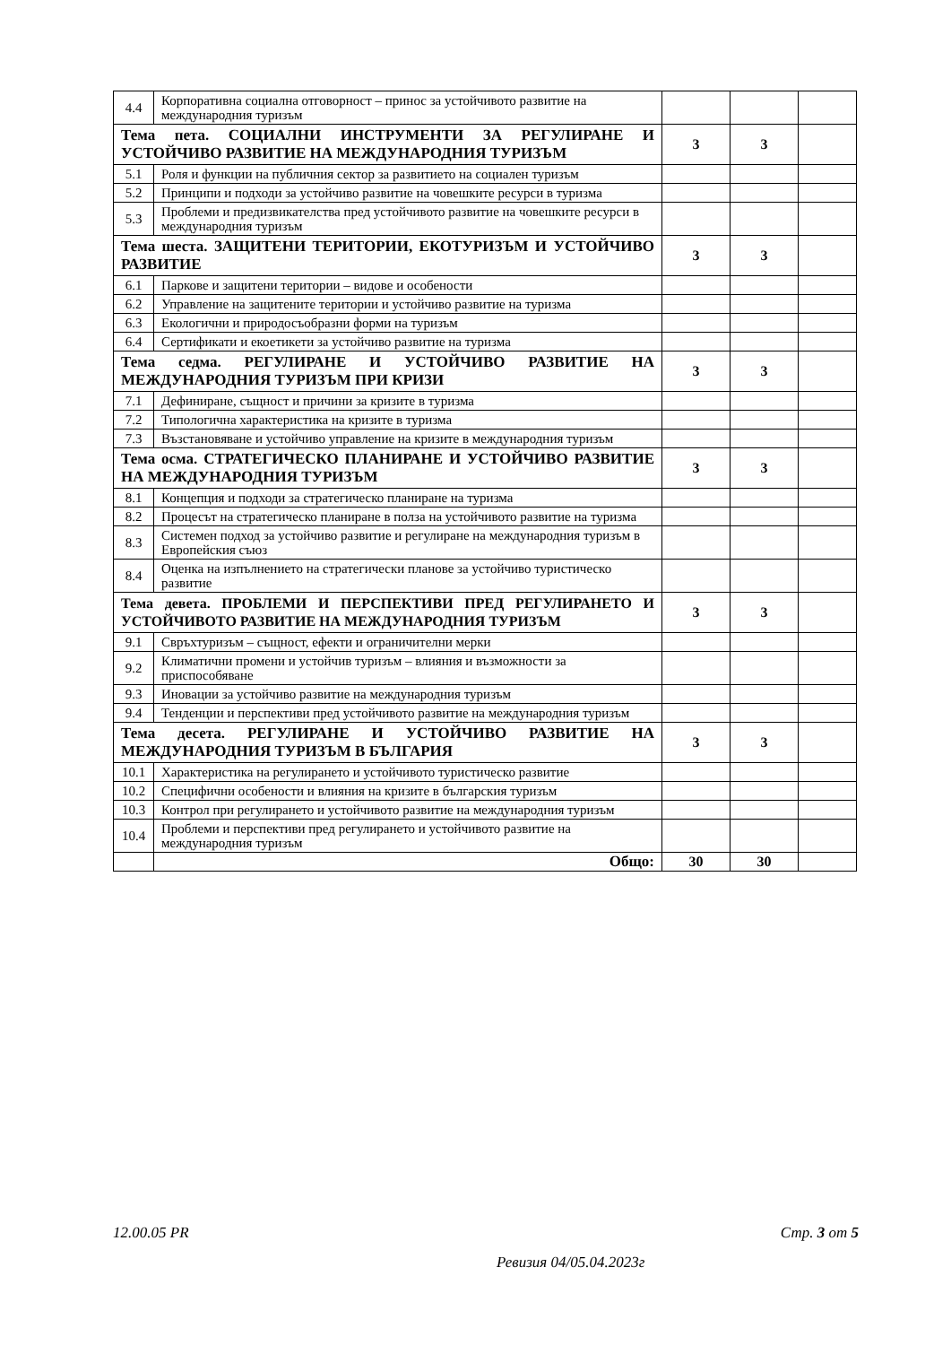| 4.4 | Корпоративна социална отговорност – принос за устойчивото развитие на международния туризъм | | | |
| Тема пета. СОЦИАЛНИ ИНСТРУМЕНТИ ЗА РЕГУЛИРАНЕ И УСТОЙЧИВО РАЗВИТИЕ НА МЕЖДУНАРОДНИЯ ТУРИЗЪМ | | 3 | 3 | |
| 5.1 | Роля и функции на публичния сектор за развитието на социален туризъм | | | |
| 5.2 | Принципи и подходи за устойчиво развитие на човешките ресурси в туризма | | | |
| 5.3 | Проблеми и предизвикателства пред устойчивото развитие на човешките ресурси в международния туризъм | | | |
| Тема шеста. ЗАЩИТЕНИ ТЕРИТОРИИ, ЕКОТУРИЗЪМ И УСТОЙЧИВО РАЗВИТИЕ | | 3 | 3 | |
| 6.1 | Паркове и защитени територии – видове и особености | | | |
| 6.2 | Управление на защитените територии и устойчиво развитие на туризма | | | |
| 6.3 | Екологични и природосъобразни форми на туризъм | | | |
| 6.4 | Сертификати и екоетикети за устойчиво развитие на туризма | | | |
| Тема седма. РЕГУЛИРАНЕ И УСТОЙЧИВО РАЗВИТИЕ НА МЕЖДУНАРОДНИЯ ТУРИЗЪМ ПРИ КРИЗИ | | 3 | 3 | |
| 7.1 | Дефиниране, същност и причини за кризите в туризма | | | |
| 7.2 | Типологична характеристика на кризите в туризма | | | |
| 7.3 | Възстановяване и устойчиво управление на кризите в международния туризъм | | | |
| Тема осма. СТРАТЕГИЧЕСКО ПЛАНИРАНЕ И УСТОЙЧИВО РАЗВИТИЕ НА МЕЖДУНАРОДНИЯ ТУРИЗЪМ | | 3 | 3 | |
| 8.1 | Концепция и подходи за стратегическо планиране на туризма | | | |
| 8.2 | Процесът на стратегическо планиране в полза на устойчивото развитие на туризма | | | |
| 8.3 | Системен подход за устойчиво развитие и регулиране на международния туризъм в Европейския съюз | | | |
| 8.4 | Оценка на изпълнението на стратегически планове за устойчиво туристическо развитие | | | |
| Тема девета. ПРОБЛЕМИ И ПЕРСПЕКТИВИ ПРЕД РЕГУЛИРАНЕТО И УСТОЙЧИВОТО РАЗВИТИЕ НА МЕЖДУНАРОДНИЯ ТУРИЗЪМ | | 3 | 3 | |
| 9.1 | Свръхтуризъм – същност, ефекти и ограничителни мерки | | | |
| 9.2 | Климатични промени и устойчив туризъм – влияния и възможности за приспособяване | | | |
| 9.3 | Иновации за устойчиво развитие на международния туризъм | | | |
| 9.4 | Тенденции и перспективи пред устойчивото развитие на международния туризъм | | | |
| Тема десета. РЕГУЛИРАНЕ И УСТОЙЧИВО РАЗВИТИЕ НА МЕЖДУНАРОДНИЯ ТУРИЗЪМ В БЪЛГАРИЯ | | 3 | 3 | |
| 10.1 | Характеристика на регулирането и устойчивото туристическо развитие | | | |
| 10.2 | Специфични особености и влияния на кризите в българския туризъм | | | |
| 10.3 | Контрол при регулирането и устойчивото развитие на международния туризъм | | | |
| 10.4 | Проблеми и перспективи пред регулирането и устойчивото развитие на международния туризъм | | | |
| | Общо: | 30 | 30 | |
12.00.05 PR Стр. 3 от 5
Ревизия 04/05.04.2023г